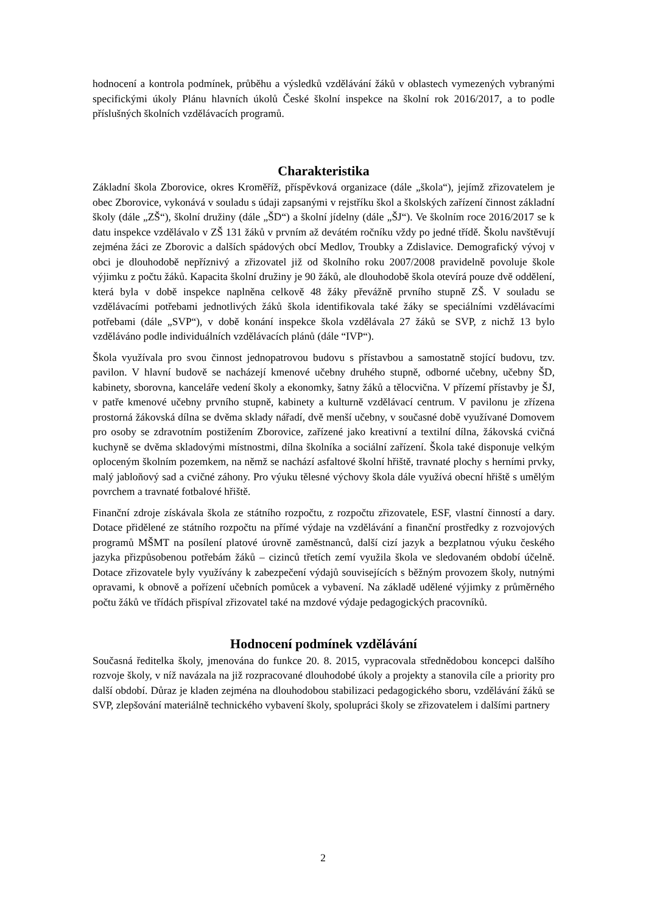hodnocení a kontrola podmínek, průběhu a výsledků vzdělávání žáků v oblastech vymezených vybranými specifickými úkoly Plánu hlavních úkolů České školní inspekce na školní rok 2016/2017, a to podle příslušných školních vzdělávacích programů.
Charakteristika
Základní škola Zborovice, okres Kroměříž, příspěvková organizace (dále „škola“), jejímž zřizovatelem je obec Zborovice, vykonává v souladu s údaji zapsanými v rejstříku škol a školských zařízení činnost základní školy (dále „ZŠ“), školní družiny (dále „ŠD“) a školní jídelny (dále „ŠJ“). Ve školním roce 2016/2017 se k datu inspekce vzdělávalo v ZŠ 131 žáků v prvním až devátém ročníku vždy po jedné třídě. Školu navštěvují zejména žáci ze Zborovic a dalších spádových obcí Medlov, Troubky a Zdislavice. Demografický vývoj v obci je dlouhodobě nepříznivý a zřizovatel již od školního roku 2007/2008 pravidelně povoluje škole výjimku z počtu žáků. Kapacita školní družiny je 90 žáků, ale dlouhodobě škola otevírá pouze dvě oddělení, která byla v době inspekce naplněna celkově 48 žáky převážně prvního stupně ZŠ. V souladu se vzdělávacími potřebami jednotlivých žáků škola identifikovala také žáky se speciálními vzdělávacími potřebami (dále „SVP“), v době konání inspekce škola vzdělávala 27 žáků se SVP, z nichž 13 bylo vzděláváno podle individuálních vzdělávacích plánů (dále “IVP“).
Škola využívala pro svou činnost jednopatrovou budovu s přístavbou a samostatně stojící budovu, tzv. pavilon. V hlavní budově se nacházejí kmenové učebny druhého stupně, odborné učebny, učebny ŠD, kabinety, sborovna, kanceláře vedení školy a ekonomky, šatny žáků a tělocvična. V přízemí přístavby je ŠJ, v patře kmenové učebny prvního stupně, kabinety a kulturně vzdělávací centrum. V pavilonu je zřízena prostorná žákovská dílna se dvěma sklady nářadí, dvě menší učebny, v současné době využívané Domovem pro osoby se zdravotním postižením Zborovice, zařízené jako kreativní a textilní dílna, žákovská cvičná kuchyně se dvěma skladovými místnostmi, dílna školníka a sociální zařízení. Škola také disponuje velkým oploceným školním pozemkem, na němž se nachází asfaltové školní hřiště, travnaté plochy s herními prvky, malý jabloňový sad a cvičné záhony. Pro výuku tělesné výchovy škola dále využívá obecní hřiště s umělým povrchem a travnaté fotbalové hřiště.
Finanční zdroje získávala škola ze státního rozpočtu, z rozpočtu zřizovatele, ESF, vlastní činností a dary. Dotace přidělené ze státního rozpočtu na přímé výdaje na vzdělávání a finanční prostředky z rozvojových programů MŠMT na posílení platové úrovně zaměstnanců, další cizí jazyk a bezplatnou výuku českého jazyka přizpůsobenou potřebám žáků – cizinců třetích zemí využila škola ve sledovaném období účelně. Dotace zřizovatele byly využívány k zabezpečení výdajů souvisejících s běžným provozem školy, nutnými opravami, k obnově a pořízení učebních pomůcek a vybavení. Na základě udělené výjimky z průměrného počtu žáků ve třídách přispíval zřizovatel také na mzdové výdaje pedagogických pracovníků.
Hodnocení podmínek vzdělávání
Současná ředitelka školy, jmenována do funkce 20. 8. 2015, vypracovala střednědobou koncepci dalšího rozvoje školy, v níž navázala na již rozpracované dlouhodobé úkoly a projekty a stanovila cíle a priority pro další období. Důraz je kladen zejména na dlouhodobou stabilizaci pedagogického sboru, vzdělávání žáků se SVP, zlepšování materiálně technického vybavení školy, spolupráci školy se zřizovatelem i dalšími partnery
2